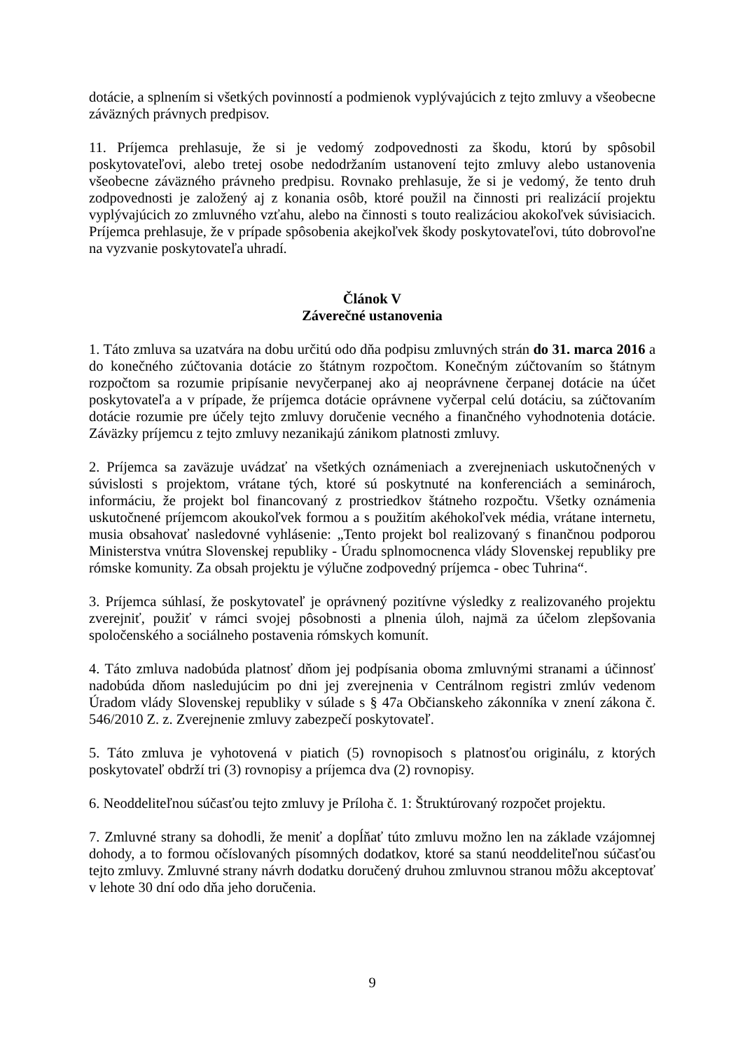dotácie, a splnením si všetkých povinností a podmienok vyplývajúcich z tejto zmluvy a všeobecne záväzných právnych predpisov.
11. Príjemca prehlasuje, že si je vedomý zodpovednosti za škodu, ktorú by spôsobil poskytovateľovi, alebo tretej osobe nedodržaním ustanovení tejto zmluvy alebo ustanovenia všeobecne záväzného právneho predpisu. Rovnako prehlasuje, že si je vedomý, že tento druh zodpovednosti je založený aj z konania osôb, ktoré použil na činnosti pri realizácií projektu vyplývajúcich zo zmluvného vzťahu, alebo na činnosti s touto realizáciou akokoľvek súvisiacich. Príjemca prehlasuje, že v prípade spôsobenia akejkoľvek škody poskytovateľovi, túto dobrovoľne na vyzvanie poskytovateľa uhradí.
Článok V
Záverečné ustanovenia
1. Táto zmluva sa uzatvára na dobu určitú odo dňa podpisu zmluvných strán do 31. marca 2016 a do konečného zúčtovania dotácie zo štátnym rozpočtom. Konečným zúčtovaním so štátnym rozpočtom sa rozumie pripísanie nevyčerpanej ako aj neoprávnene čerpanej dotácie na účet poskytovateľa a v prípade, že príjemca dotácie oprávnene vyčerpal celú dotáciu, sa zúčtovaním dotácie rozumie pre účely tejto zmluvy doručenie vecného a finančného vyhodnotenia dotácie. Záväzky príjemcu z tejto zmluvy nezanikajú zánikom platnosti zmluvy.
2. Príjemca sa zaväzuje uvádzať na všetkých oznámeniach a zverejneniach uskutočnených v súvislosti s projektom, vrátane tých, ktoré sú poskytnuté na konferenciách a seminároch, informáciu, že projekt bol financovaný z prostriedkov štátneho rozpočtu. Všetky oznámenia uskutočnené príjemcom akoukoľvek formou a s použitím akéhokoľvek média, vrátane internetu, musia obsahovať nasledovné vyhlásenie: „Tento projekt bol realizovaný s finančnou podporou Ministerstva vnútra Slovenskej republiky - Úradu splnomocnenca vlády Slovenskej republiky pre rómske komunity. Za obsah projektu je výlučne zodpovedný príjemca - obec Tuhrina“.
3. Príjemca súhlasí, že poskytovateľ je oprávnený pozitívne výsledky z realizovaného projektu zverejniť, použiť v rámci svojej pôsobnosti a plnenia úloh, najmä za účelom zlepšovania spoločenského a sociálneho postavenia rómskych komunít.
4. Táto zmluva nadobúda platnosť dňom jej podpísania oboma zmluvnými stranami a účinnosť nadobúda dňom nasledujúcim po dni jej zverejnenia v Centrálnom registri zmlúv vedenom Úradom vlády Slovenskej republiky v súlade s § 47a Občianskeho zákonníka v znení zákona č. 546/2010 Z. z. Zverejnenie zmluvy zabezpečí poskytovateľ.
5. Táto zmluva je vyhotovená v piatich (5) rovnopisoch s platnosťou originálu, z ktorých poskytovateľ obdrží tri (3) rovnopisy a príjemca dva (2) rovnopisy.
6. Neoddeliteľnou súčasťou tejto zmluvy je Príloha č. 1: Štruktúrovaný rozpočet projektu.
7. Zmluvné strany sa dohodli, že meniť a dopĺňať túto zmluvu možno len na základe vzájomnej dohody, a to formou očíslovaných písomných dodatkov, ktoré sa stanú neoddeliteľnou súčasťou tejto zmluvy. Zmluvné strany návrh dodatku doručený druhou zmluvnou stranou môžu akceptovať v lehote 30 dní odo dňa jeho doručenia.
9